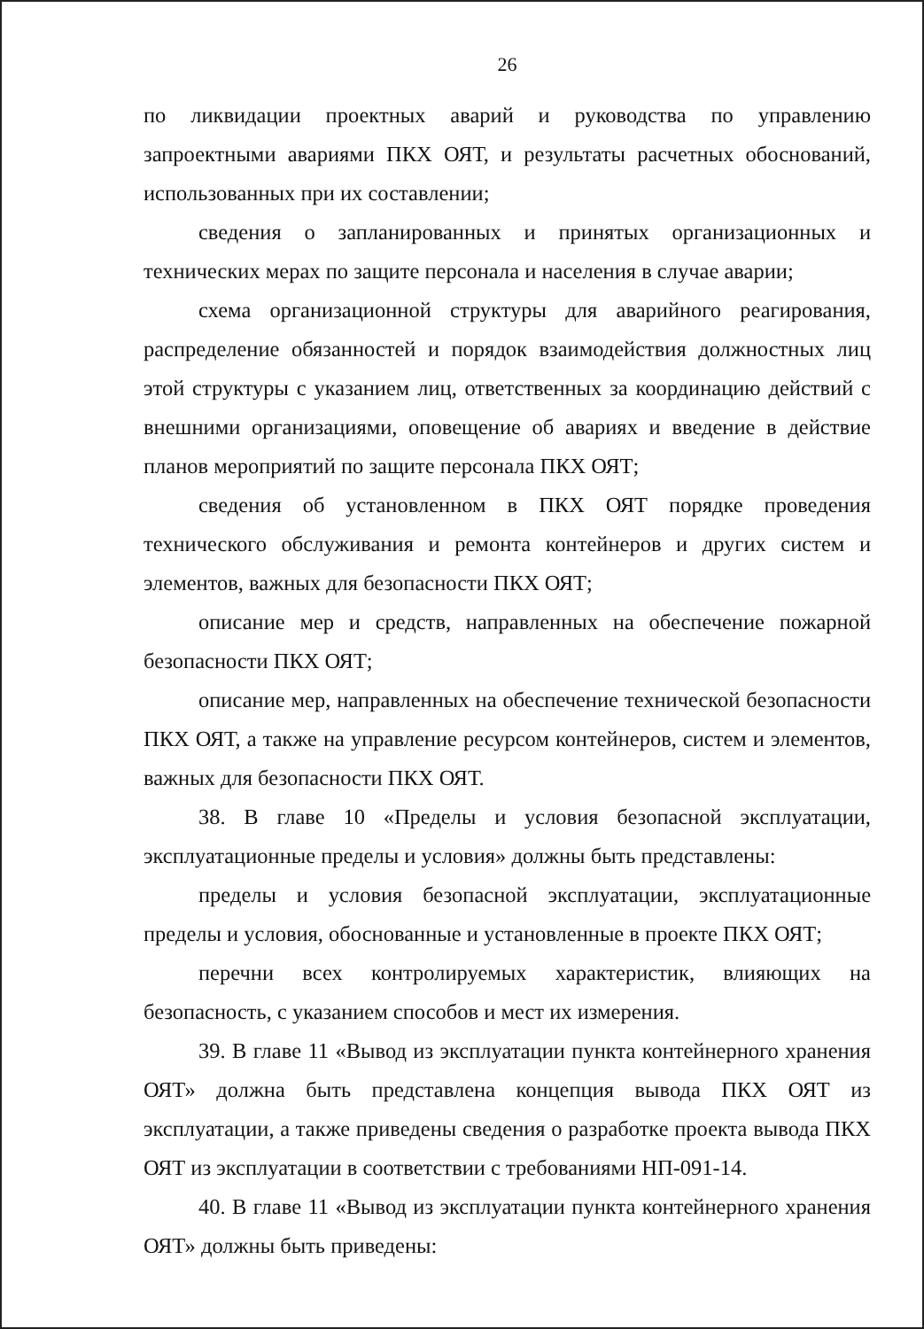26
по ликвидации проектных аварий и руководства по управлению запроектными авариями ПКХ ОЯТ, и результаты расчетных обоснований, использованных при их составлении;
сведения о запланированных и принятых организационных и технических мерах по защите персонала и населения в случае аварии;
схема организационной структуры для аварийного реагирования, распределение обязанностей и порядок взаимодействия должностных лиц этой структуры с указанием лиц, ответственных за координацию действий с внешними организациями, оповещение об авариях и введение в действие планов мероприятий по защите персонала ПКХ ОЯТ;
сведения об установленном в ПКХ ОЯТ порядке проведения технического обслуживания и ремонта контейнеров и других систем и элементов, важных для безопасности ПКХ ОЯТ;
описание мер и средств, направленных на обеспечение пожарной безопасности ПКХ ОЯТ;
описание мер, направленных на обеспечение технической безопасности ПКХ ОЯТ, а также на управление ресурсом контейнеров, систем и элементов, важных для безопасности ПКХ ОЯТ.
38. В главе 10 «Пределы и условия безопасной эксплуатации, эксплуатационные пределы и условия» должны быть представлены:
пределы и условия безопасной эксплуатации, эксплуатационные пределы и условия, обоснованные и установленные в проекте ПКХ ОЯТ;
перечни всех контролируемых характеристик, влияющих на безопасность, с указанием способов и мест их измерения.
39. В главе 11 «Вывод из эксплуатации пункта контейнерного хранения ОЯТ» должна быть представлена концепция вывода ПКХ ОЯТ из эксплуатации, а также приведены сведения о разработке проекта вывода ПКХ ОЯТ из эксплуатации в соответствии с требованиями НП-091-14.
40. В главе 11 «Вывод из эксплуатации пункта контейнерного хранения ОЯТ» должны быть приведены: